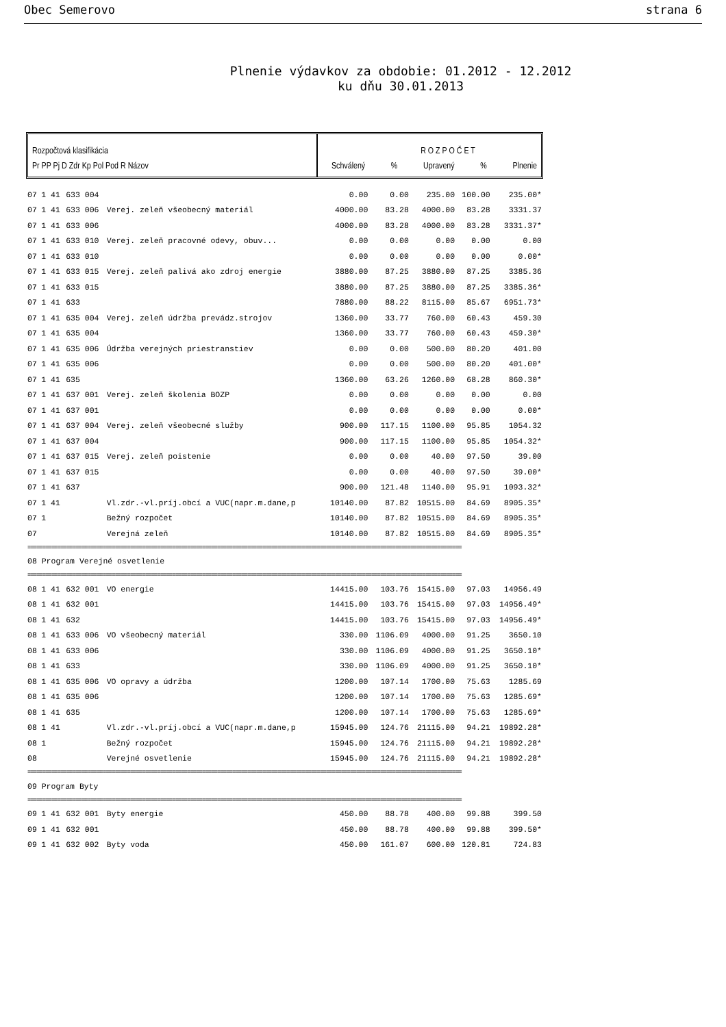Obec Semerovo strana 6
Plnenie výdavkov za obdobie: 01.2012 - 12.2012
ku dňu 30.01.2013
Rozpočtová klasifikácia
Pr PP Pj D Zdr Kp Pol Pod R Názov
R O Z P O Č E T
Schválený% Upravený% Plnenie
| 07 | 1 41 | 633 004 | | 0.00 | 0.00 | 235.00 | 100.00 | 235.00* |
| 07 | 1 41 | 633 006 | Verej. zeleň všeobecný materiál | 4000.00 | 83.28 | 4000.00 | 83.28 | 3331.37 |
| 07 | 1 41 | 633 006 | | 4000.00 | 83.28 | 4000.00 | 83.28 | 3331.37* |
| 07 | 1 41 | 633 010 | Verej. zeleň pracovné odevy, obuv... | 0.00 | 0.00 | 0.00 | 0.00 | 0.00 |
| 07 | 1 41 | 633 010 | | 0.00 | 0.00 | 0.00 | 0.00 | 0.00* |
| 07 | 1 41 | 633 015 | Verej. zeleň palivá ako zdroj energie | 3880.00 | 87.25 | 3880.00 | 87.25 | 3385.36 |
| 07 | 1 41 | 633 015 | | 3880.00 | 87.25 | 3880.00 | 87.25 | 3385.36* |
| 07 | 1 41 | 633 | | 7880.00 | 88.22 | 8115.00 | 85.67 | 6951.73* |
| 07 | 1 41 | 635 004 | Verej. zeleň údržba prevádz.strojov | 1360.00 | 33.77 | 760.00 | 60.43 | 459.30 |
| 07 | 1 41 | 635 004 | | 1360.00 | 33.77 | 760.00 | 60.43 | 459.30* |
| 07 | 1 41 | 635 006 | Údržba verejných priestranstiev | 0.00 | 0.00 | 500.00 | 80.20 | 401.00 |
| 07 | 1 41 | 635 006 | | 0.00 | 0.00 | 500.00 | 80.20 | 401.00* |
| 07 | 1 41 | 635 | | 1360.00 | 63.26 | 1260.00 | 68.28 | 860.30* |
| 07 | 1 41 | 637 001 | Verej. zeleň školenia BOZP | 0.00 | 0.00 | 0.00 | 0.00 | 0.00 |
| 07 | 1 41 | 637 001 | | 0.00 | 0.00 | 0.00 | 0.00 | 0.00* |
| 07 | 1 41 | 637 004 | Verej. zeleň všeobecné služby | 900.00 | 117.15 | 1100.00 | 95.85 | 1054.32 |
| 07 | 1 41 | 637 004 | | 900.00 | 117.15 | 1100.00 | 95.85 | 1054.32* |
| 07 | 1 41 | 637 015 | Verej. zeleň poistenie | 0.00 | 0.00 | 40.00 | 97.50 | 39.00 |
| 07 | 1 41 | 637 015 | | 0.00 | 0.00 | 40.00 | 97.50 | 39.00* |
| 07 | 1 41 | 637 | | 900.00 | 121.48 | 1140.00 | 95.91 | 1093.32* |
| 07 | 1 41 | | Vl.zdr.-vl.príj.obcí a VUC(napr.m.dane,p | 10140.00 | 87.82 | 10515.00 | 84.69 | 8905.35* |
| 07 | 1 | | Bežný rozpočet | 10140.00 | 87.82 | 10515.00 | 84.69 | 8905.35* |
| 07 | | | Verejná zeleň | 10140.00 | 87.82 | 10515.00 | 84.69 | 8905.35* |
| ================================================================================================================================================ | | | | | | | | |
| 08 Program Verejné osvetlenie | | | | | | | | |
| ================================================================================================================================================ | | | | | | | | |
| 08 | 1 41 | 632 001 | VO energie | 14415.00 | 103.76 | 15415.00 | 97.03 | 14956.49 |
| 08 | 1 41 | 632 001 | | 14415.00 | 103.76 | 15415.00 | 97.03 | 14956.49* |
| 08 | 1 41 | 632 | | 14415.00 | 103.76 | 15415.00 | 97.03 | 14956.49* |
| 08 | 1 41 | 633 006 | VO všeobecný materiál | 330.00 | 1106.09 | 4000.00 | 91.25 | 3650.10 |
| 08 | 1 41 | 633 006 | | 330.00 | 1106.09 | 4000.00 | 91.25 | 3650.10* |
| 08 | 1 41 | 633 | | 330.00 | 1106.09 | 4000.00 | 91.25 | 3650.10* |
| 08 | 1 41 | 635 006 | VO opravy a údržba | 1200.00 | 107.14 | 1700.00 | 75.63 | 1285.69 |
| 08 | 1 41 | 635 006 | | 1200.00 | 107.14 | 1700.00 | 75.63 | 1285.69* |
| 08 | 1 41 | 635 | | 1200.00 | 107.14 | 1700.00 | 75.63 | 1285.69* |
| 08 | 1 41 | | Vl.zdr.-vl.príj.obcí a VUC(napr.m.dane,p | 15945.00 | 124.76 | 21115.00 | 94.21 | 19892.28* |
| 08 | 1 | | Bežný rozpočet | 15945.00 | 124.76 | 21115.00 | 94.21 | 19892.28* |
| 08 | | | Verejné osvetlenie | 15945.00 | 124.76 | 21115.00 | 94.21 | 19892.28* |
| ================================================================================================================================================ | | | | | | | | |
| 09 Program Byty | | | | | | | | |
| ================================================================================================================================================ | | | | | | | | |
| 09 | 1 41 | 632 001 | Byty energie | 450.00 | 88.78 | 400.00 | 99.88 | 399.50 |
| 09 | 1 41 | 632 001 | | 450.00 | 88.78 | 400.00 | 99.88 | 399.50* |
| 09 | 1 41 | 632 002 | Byty voda | 450.00 | 161.07 | 600.00 | 120.81 | 724.83 |